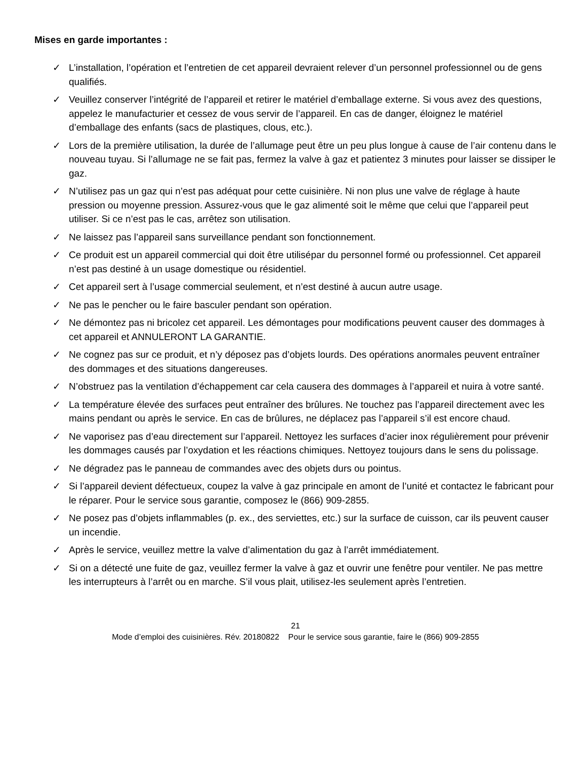Mises en garde importantes :
✓ L’installation, l’opération et l’entretien de cet appareil devraient relever d’un personnel professionnel ou de gens qualifiés.
✓ Veuillez conserver l’intégrité de l’appareil et retirer le matériel d’emballage externe. Si vous avez des questions, appelez le manufacturier et cessez de vous servir de l’appareil. En cas de danger, éloignez le matériel d’emballage des enfants (sacs de plastiques, clous, etc.).
✓ Lors de la première utilisation, la durée de l’allumage peut être un peu plus longue à cause de l’air contenu dans le nouveau tuyau. Si l’allumage ne se fait pas, fermez la valve à gaz et patientez 3 minutes pour laisser se dissiper le gaz.
✓ N’utilisez pas un gaz qui n’est pas adéquat pour cette cuisinière. Ni non plus une valve de réglage à haute pression ou moyenne pression. Assurez-vous que le gaz alimenté soit le même que celui que l’appareil peut utiliser. Si ce n’est pas le cas, arrêtez son utilisation.
✓ Ne laissez pas l’appareil sans surveillance pendant son fonctionnement.
✓ Ce produit est un appareil commercial qui doit être utilisépar du personnel formé ou professionnel. Cet appareil n’est pas destiné à un usage domestique ou résidentiel.
✓ Cet appareil sert à l’usage commercial seulement, et n’est destiné à aucun autre usage.
✓ Ne pas le pencher ou le faire basculer pendant son opération.
✓ Ne démontez pas ni bricolez cet appareil. Les démontages pour modifications peuvent causer des dommages à cet appareil et ANNULERONT LA GARANTIE.
✓ Ne cognez pas sur ce produit, et n’y déposez pas d’objets lourds. Des opérations anormales peuvent entraîner des dommages et des situations dangereuses.
✓ N’obstruez pas la ventilation d’échappement car cela causera des dommages à l’appareil et nuira à votre santé.
✓ La température élevée des surfaces peut entraîner des brûlures. Ne touchez pas l’appareil directement avec les mains pendant ou après le service. En cas de brûlures, ne déplacez pas l’appareil s’il est encore chaud.
✓ Ne vaporisez pas d’eau directement sur l’appareil. Nettoyez les surfaces d’acier inox régulièrement pour prévenir les dommages causés par l’oxydation et les réactions chimiques. Nettoyez toujours dans le sens du polissage.
✓ Ne dégradez pas le panneau de commandes avec des objets durs ou pointus.
✓ Si l’appareil devient défectueux, coupez la valve à gaz principale en amont de l’unité et contactez le fabricant pour le réparer. Pour le service sous garantie, composez le (866) 909-2855.
✓ Ne posez pas d’objets inflammables (p. ex., des serviettes, etc.) sur la surface de cuisson, car ils peuvent causer un incendie.
✓ Après le service, veuillez mettre la valve d’alimentation du gaz à l’arrêt immédiatement.
✓ Si on a détecté une fuite de gaz, veuillez fermer la valve à gaz et ouvrir une fenêtre pour ventiler. Ne pas mettre les interrupteurs à l’arrêt ou en marche. S’il vous plait, utilisez-les seulement après l’entretien.
21
Mode d’emploi des cuisinières. Rév. 20180822 Pour le service sous garantie, faire le (866) 909-2855